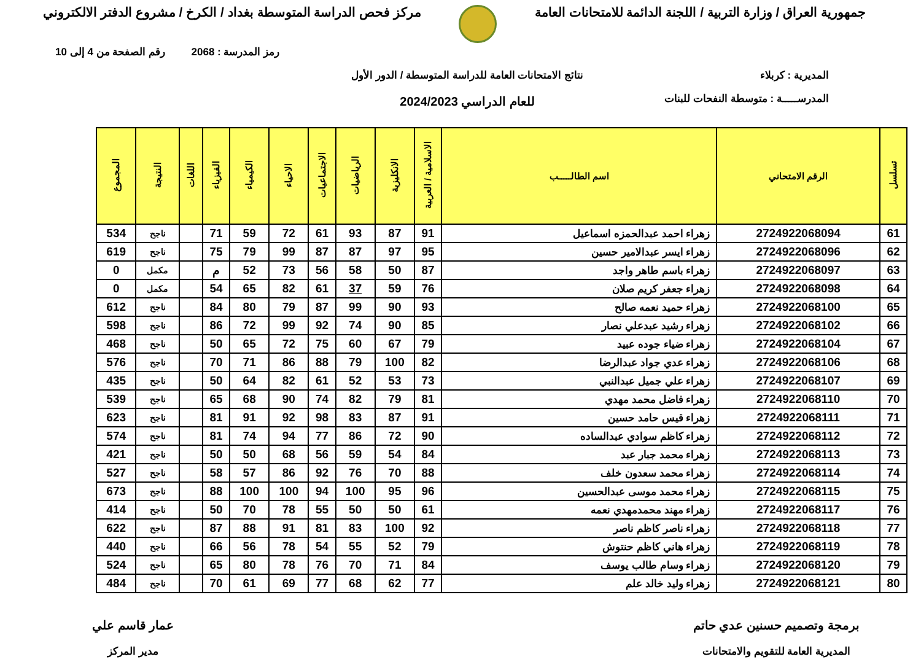جمهورية العراق / وزارة التربية / اللجنة الدائمة للامتحانات العامة
مركز فحص الدراسة المتوسطة بغداد / الكرخ / مشروع الدفتر الالكتروني
رمز المدرسة : 2068 رقم الصفحة من 4 إلى 10
المديرية : كربلاء
المدرســـــة : متوسطة النفحات للبنات
نتائج الامتحانات العامة للدراسة المتوسطة / الدور الأول
للعام الدراسي 2024/2023
| تسلسل | الرقم الامتحاني | اسم الطالـــــب | الاسلامية / العربية | الانكليزية | الرياضيات | الاجتماعيات | الاحياء | الكيمياء | الفيزياء | اللغات | النتيجة | المجموع |
| --- | --- | --- | --- | --- | --- | --- | --- | --- | --- | --- | --- | --- |
| 61 | 2724922068094 | زهراء احمد عبدالحمزه اسماعيل | 91 | 87 | 93 | 61 | 72 | 59 | 71 | | ناجح | 534 |
| 62 | 2724922068096 | زهراء ايسر عبدالامير حسين | 95 | 97 | 87 | 87 | 99 | 79 | 75 | | ناجح | 619 |
| 63 | 2724922068097 | زهراء باسم طاهر واجد | 87 | 50 | 58 | 56 | 73 | 52 | م | | مكمل | 0 |
| 64 | 2724922068098 | زهراء جعفر كريم صلان | 76 | 59 | 37 | 61 | 82 | 65 | 54 | | مكمل | 0 |
| 65 | 2724922068100 | زهراء حميد نعمه صالح | 93 | 90 | 99 | 87 | 79 | 80 | 84 | | ناجح | 612 |
| 66 | 2724922068102 | زهراء رشيد عبدعلي نصار | 85 | 90 | 74 | 92 | 99 | 72 | 86 | | ناجح | 598 |
| 67 | 2724922068104 | زهراء ضياء جوده عبيد | 79 | 67 | 60 | 75 | 72 | 65 | 50 | | ناجح | 468 |
| 68 | 2724922068106 | زهراء عدي جواد عبدالرضا | 82 | 100 | 79 | 88 | 86 | 71 | 70 | | ناجح | 576 |
| 69 | 2724922068107 | زهراء علي جميل عبدالنبي | 73 | 53 | 52 | 61 | 82 | 64 | 50 | | ناجح | 435 |
| 70 | 2724922068110 | زهراء فاضل محمد مهدي | 81 | 79 | 82 | 74 | 90 | 68 | 65 | | ناجح | 539 |
| 71 | 2724922068111 | زهراء قيس حامد حسين | 91 | 87 | 83 | 98 | 92 | 91 | 81 | | ناجح | 623 |
| 72 | 2724922068112 | زهراء كاظم سوادي عبدالساده | 90 | 72 | 86 | 77 | 94 | 74 | 81 | | ناجح | 574 |
| 73 | 2724922068113 | زهراء محمد جبار عبد | 84 | 54 | 59 | 56 | 68 | 50 | 50 | | ناجح | 421 |
| 74 | 2724922068114 | زهراء محمد سعدون خلف | 88 | 70 | 76 | 92 | 86 | 57 | 58 | | ناجح | 527 |
| 75 | 2724922068115 | زهراء محمد موسى عبدالحسين | 96 | 95 | 100 | 94 | 100 | 100 | 88 | | ناجح | 673 |
| 76 | 2724922068117 | زهراء مهند محمدمهدي نعمه | 61 | 50 | 50 | 55 | 78 | 70 | 50 | | ناجح | 414 |
| 77 | 2724922068118 | زهراء ناصر كاظم ناصر | 92 | 100 | 83 | 81 | 91 | 88 | 87 | | ناجح | 622 |
| 78 | 2724922068119 | زهراء هاني كاظم حنتوش | 79 | 52 | 55 | 54 | 78 | 56 | 66 | | ناجح | 440 |
| 79 | 2724922068120 | زهراء وسام طالب يوسف | 84 | 71 | 70 | 76 | 78 | 80 | 65 | | ناجح | 524 |
| 80 | 2724922068121 | زهراء وليد خالد علم | 77 | 62 | 68 | 77 | 69 | 61 | 70 | | ناجح | 484 |
برمجة وتصميم حسنين عدي حاتم
المديرية العامة للتقويم والامتحانات
عمار قاسم علي
مدير المركز